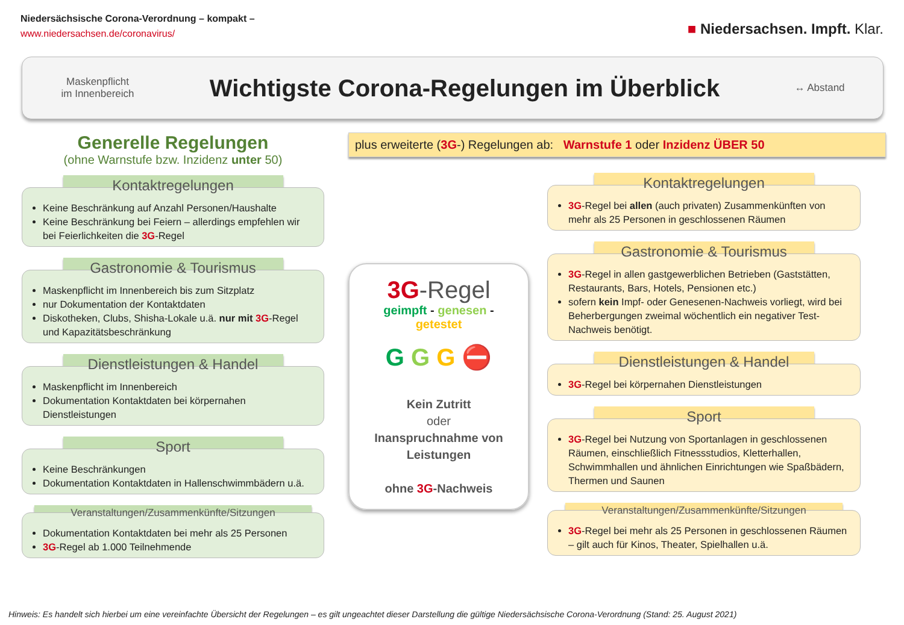Niedersächsische Corona-Verordnung – kompakt –
www.niedersachsen.de/coronavirus/
■ Niedersachsen. Impft. Klar.
Maskenpflicht
im Innenbereich
Wichtigste Corona-Regelungen im Überblick
↔ Abstand
Generelle Regelungen
(ohne Warnstufe bzw. Inzidenz unter 50)
Kontaktregelungen
Keine Beschränkung auf Anzahl Personen/Haushalte
Keine Beschränkung bei Feiern – allerdings empfehlen wir bei Feierlichkeiten die 3G-Regel
Gastronomie & Tourismus
Maskenpflicht im Innenbereich bis zum Sitzplatz
nur Dokumentation der Kontaktdaten
Diskotheken, Clubs, Shisha-Lokale u.ä. nur mit 3G-Regel und Kapazitätsbeschränkung
Dienstleistungen & Handel
Maskenpflicht im Innenbereich
Dokumentation Kontaktdaten bei körpernahen Dienstleistungen
Sport
Keine Beschränkungen
Dokumentation Kontaktdaten in Hallenschwimmbädern u.ä.
Veranstaltungen/Zusammenkünfte/Sitzungen
Dokumentation Kontaktdaten bei mehr als 25 Personen
3G-Regel ab 1.000 Teilnehmende
plus erweiterte (3G-) Regelungen ab: Warnstufe 1 oder Inzidenz ÜBER 50
3G-Regel
geimpft - genesen - getestet
G G G ⛔
Kein Zutritt
oder
Inanspruchnahme von Leistungen
ohne 3G-Nachweis
Kontaktregelungen
3G-Regel bei allen (auch privaten) Zusammenkünften von mehr als 25 Personen in geschlossenen Räumen
Gastronomie & Tourismus
3G-Regel in allen gastgewerblichen Betrieben (Gaststätten, Restaurants, Bars, Hotels, Pensionen etc.)
sofern kein Impf- oder Genesenen-Nachweis vorliegt, wird bei Beherbergungen zweimal wöchentlich ein negativer Test-Nachweis benötigt.
Dienstleistungen & Handel
3G-Regel bei körpernahen Dienstleistungen
Sport
3G-Regel bei Nutzung von Sportanlagen in geschlossenen Räumen, einschließlich Fitnessstudios, Kletterhallen, Schwimmhallen und ähnlichen Einrichtungen wie Spaßbädern, Thermen und Saunen
Veranstaltungen/Zusammenkünfte/Sitzungen
3G-Regel bei mehr als 25 Personen in geschlossenen Räumen – gilt auch für Kinos, Theater, Spielhallen u.ä.
Hinweis: Es handelt sich hierbei um eine vereinfachte Übersicht der Regelungen – es gilt ungeachtet dieser Darstellung die gültige Niedersächsische Corona-Verordnung (Stand: 25. August 2021)